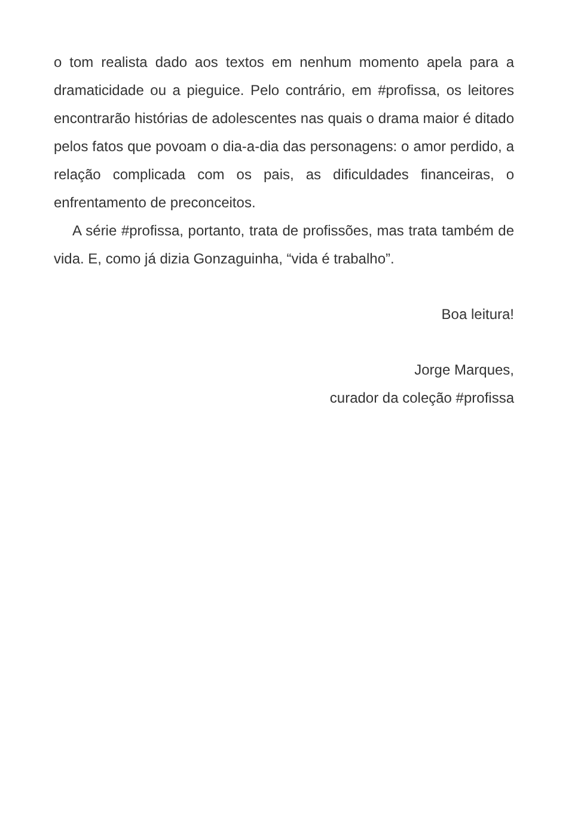o tom realista dado aos textos em nenhum momento apela para a dramaticidade ou a pieguice. Pelo contrário, em #profissa, os leitores encontrarão histórias de adolescentes nas quais o drama maior é ditado pelos fatos que povoam o dia-a-dia das personagens: o amor perdido, a relação complicada com os pais, as dificuldades financeiras, o enfrentamento de preconceitos.
A série #profissa, portanto, trata de profissões, mas trata também de vida. E, como já dizia Gonzaguinha, “vida é trabalho”.
Boa leitura!
Jorge Marques,
curador da coleção #profissa